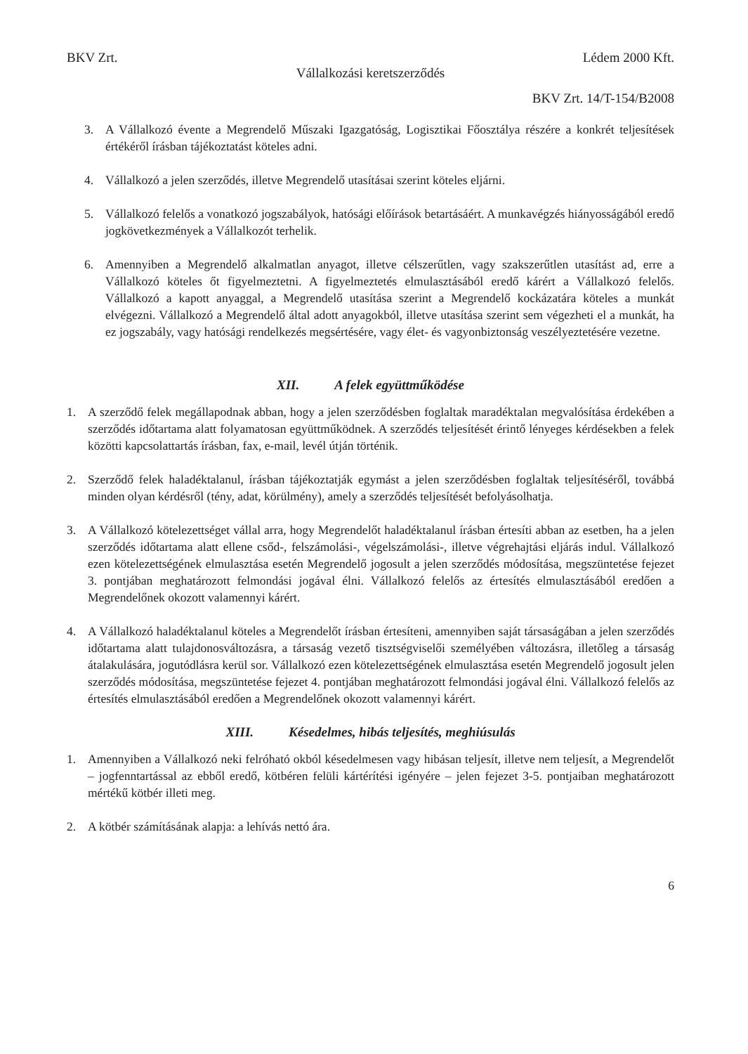BKV Zrt. Lédem 2000 Kft.
Vállalkozási keretszerződés
BKV Zrt. 14/T-154/B2008
3. A Vállalkozó évente a Megrendelő Műszaki Igazgatóság, Logisztikai Főosztálya részére a konkrét teljesítések értékéről írásban tájékoztatást köteles adni.
4. Vállalkozó a jelen szerződés, illetve Megrendelő utasításai szerint köteles eljárni.
5. Vállalkozó felelős a vonatkozó jogszabályok, hatósági előírások betartásáért. A munkavégzés hiányosságából eredő jogkövetkezmények a Vállalkozót terhelik.
6. Amennyiben a Megrendelő alkalmatlan anyagot, illetve célszerűtlen, vagy szakszerűtlen utasítást ad, erre a Vállalkozó köteles őt figyelmeztetni. A figyelmeztetés elmulasztásából eredő kárért a Vállalkozó felelős. Vállalkozó a kapott anyaggal, a Megrendelő utasítása szerint a Megrendelő kockázatára köteles a munkát elvégezni. Vállalkozó a Megrendelő által adott anyagokból, illetve utasítása szerint sem végezheti el a munkát, ha ez jogszabály, vagy hatósági rendelkezés megsértésére, vagy élet- és vagyonbiztonság veszélyeztetésére vezetne.
XII. A felek együttműködése
1. A szerződő felek megállapodnak abban, hogy a jelen szerződésben foglaltak maradéktalan megvalósítása érdekében a szerződés időtartama alatt folyamatosan együttműködnek. A szerződés teljesítését érintő lényeges kérdésekben a felek közötti kapcsolattartás írásban, fax, e-mail, levél útján történik.
2. Szerződő felek haladéktalanul, írásban tájékoztatják egymást a jelen szerződésben foglaltak teljesítéséről, továbbá minden olyan kérdésről (tény, adat, körülmény), amely a szerződés teljesítését befolyásolhatja.
3. A Vállalkozó kötelezettséget vállal arra, hogy Megrendelőt haladéktalanul írásban értesíti abban az esetben, ha a jelen szerződés időtartama alatt ellene csőd-, felszámolási-, végelszámolási-, illetve végrehajtási eljárás indul. Vállalkozó ezen kötelezettségének elmulasztása esetén Megrendelő jogosult a jelen szerződés módosítása, megszüntetése fejezet 3. pontjában meghatározott felmondási jogával élni. Vállalkozó felelős az értesítés elmulasztásából eredően a Megrendelőnek okozott valamennyi kárért.
4. A Vállalkozó haladéktalanul köteles a Megrendelőt írásban értesíteni, amennyiben saját társaságában a jelen szerződés időtartama alatt tulajdonosváltozásra, a társaság vezető tisztségviselői személyében változásra, illetőleg a társaság átalakulására, jogutódlásra kerül sor. Vállalkozó ezen kötelezettségének elmulasztása esetén Megrendelő jogosult jelen szerződés módosítása, megszüntetése fejezet 4. pontjában meghatározott felmondási jogával élni. Vállalkozó felelős az értesítés elmulasztásából eredően a Megrendelőnek okozott valamennyi kárért.
XIII. Késedelmes, hibás teljesítés, meghiúsulás
1. Amennyiben a Vállalkozó neki felróható okból késedelmesen vagy hibásan teljesít, illetve nem teljesít, a Megrendelőt – jogfenntartással az ebből eredő, kötbéren felüli kártérítési igényére – jelen fejezet 3-5. pontjaiban meghatározott mértékű kötbér illeti meg.
2. A kötbér számításának alapja: a lehívás nettó ára.
6